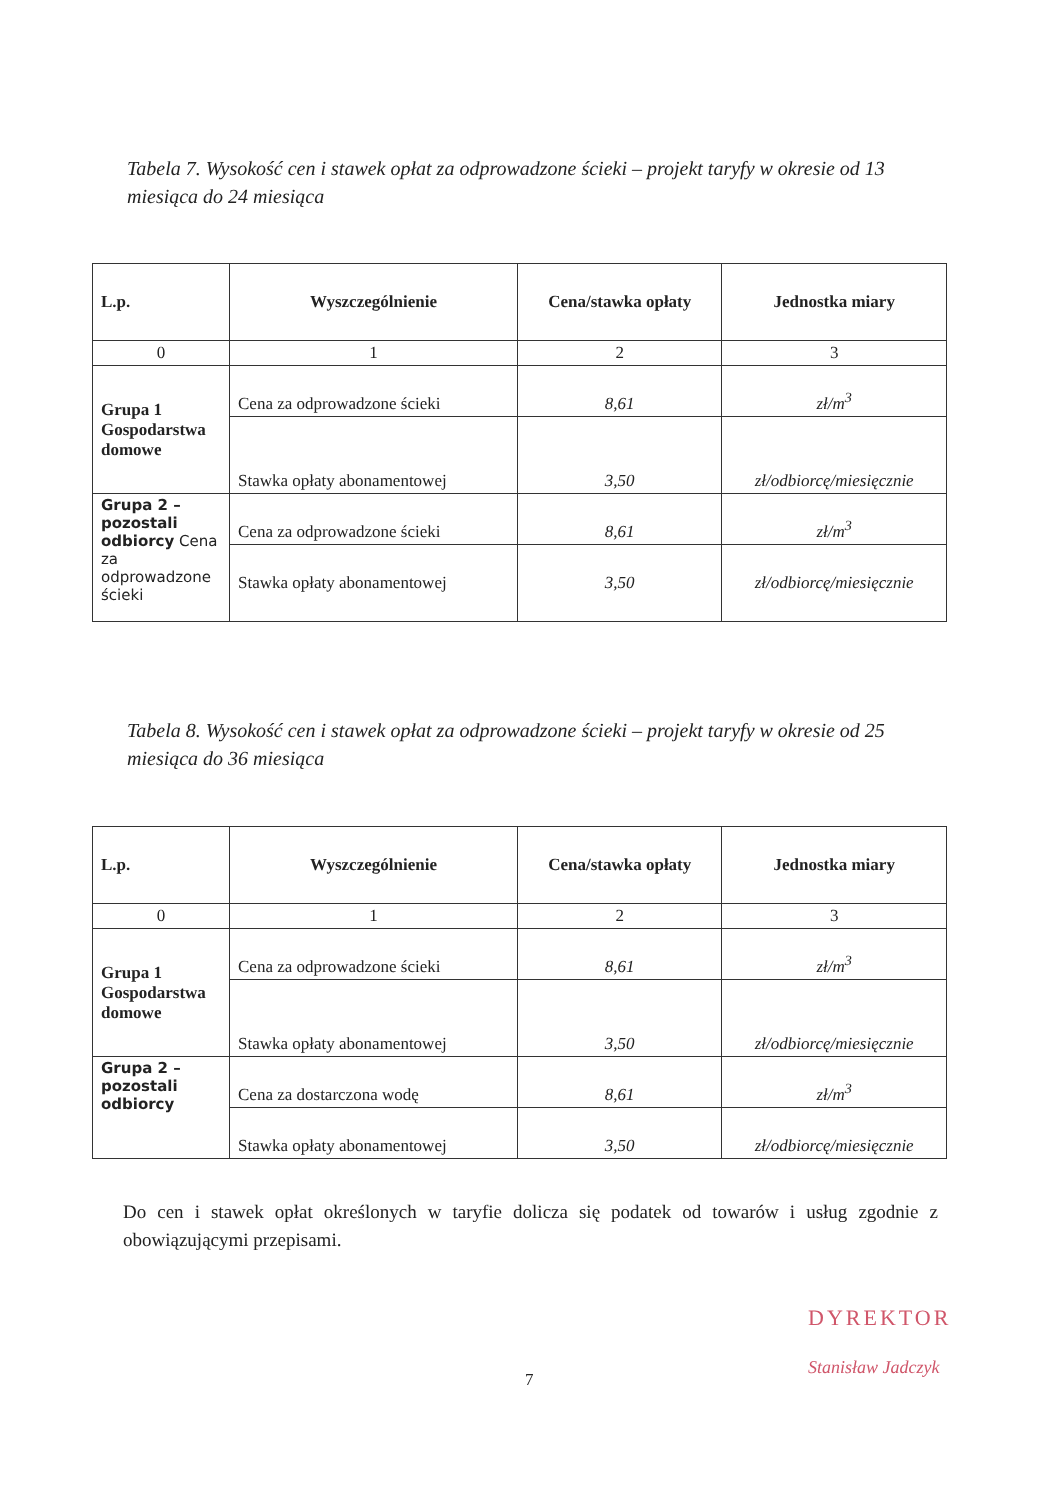Tabela 7. Wysokość cen i stawek opłat za odprowadzone ścieki – projekt taryfy w okresie od 13 miesiąca do 24 miesiąca
| L.p. | Wyszczególnienie | Cena/stawka opłaty | Jednostka miary |
| --- | --- | --- | --- |
| 0 | 1 | 2 | 3 |
| Grupa 1 Gospodarstwa domowe | Cena za odprowadzone ścieki | 8,61 | zł/m<sup>3</sup> |
| | Stawka opłaty abonamentowej | 3,50 | zł/odbiorcę/miesięcznie |
| Grupa 2 – pozostali odbiorcy Cena za odprowadzone ścieki | Cena za odprowadzone ścieki | 8,61 | zł/m<sup>3</sup> |
| | Stawka opłaty abonamentowej | 3,50 | zł/odbiorcę/miesięcznie |
Tabela 8. Wysokość cen i stawek opłat za odprowadzone ścieki – projekt taryfy w okresie od 25 miesiąca do 36 miesiąca
| L.p. | Wyszczególnienie | Cena/stawka opłaty | Jednostka miary |
| --- | --- | --- | --- |
| 0 | 1 | 2 | 3 |
| Grupa 1 Gospodarstwa domowe | Cena za odprowadzone ścieki | 8,61 | zł/m<sup>3</sup> |
| | Stawka opłaty abonamentowej | 3,50 | zł/odbiorcę/miesięcznie |
| Grupa 2 – pozostali odbiorcy | Cena za dostarczona wodę | 8,61 | zł/m<sup>3</sup> |
| | Stawka opłaty abonamentowej | 3,50 | zł/odbiorcę/miesięcznie |
Do cen i stawek opłat określonych w taryfie dolicza się podatek od towarów i usług zgodnie z obowiązującymi przepisami.
DYREKTOR
7
Stanisław Jadczyk